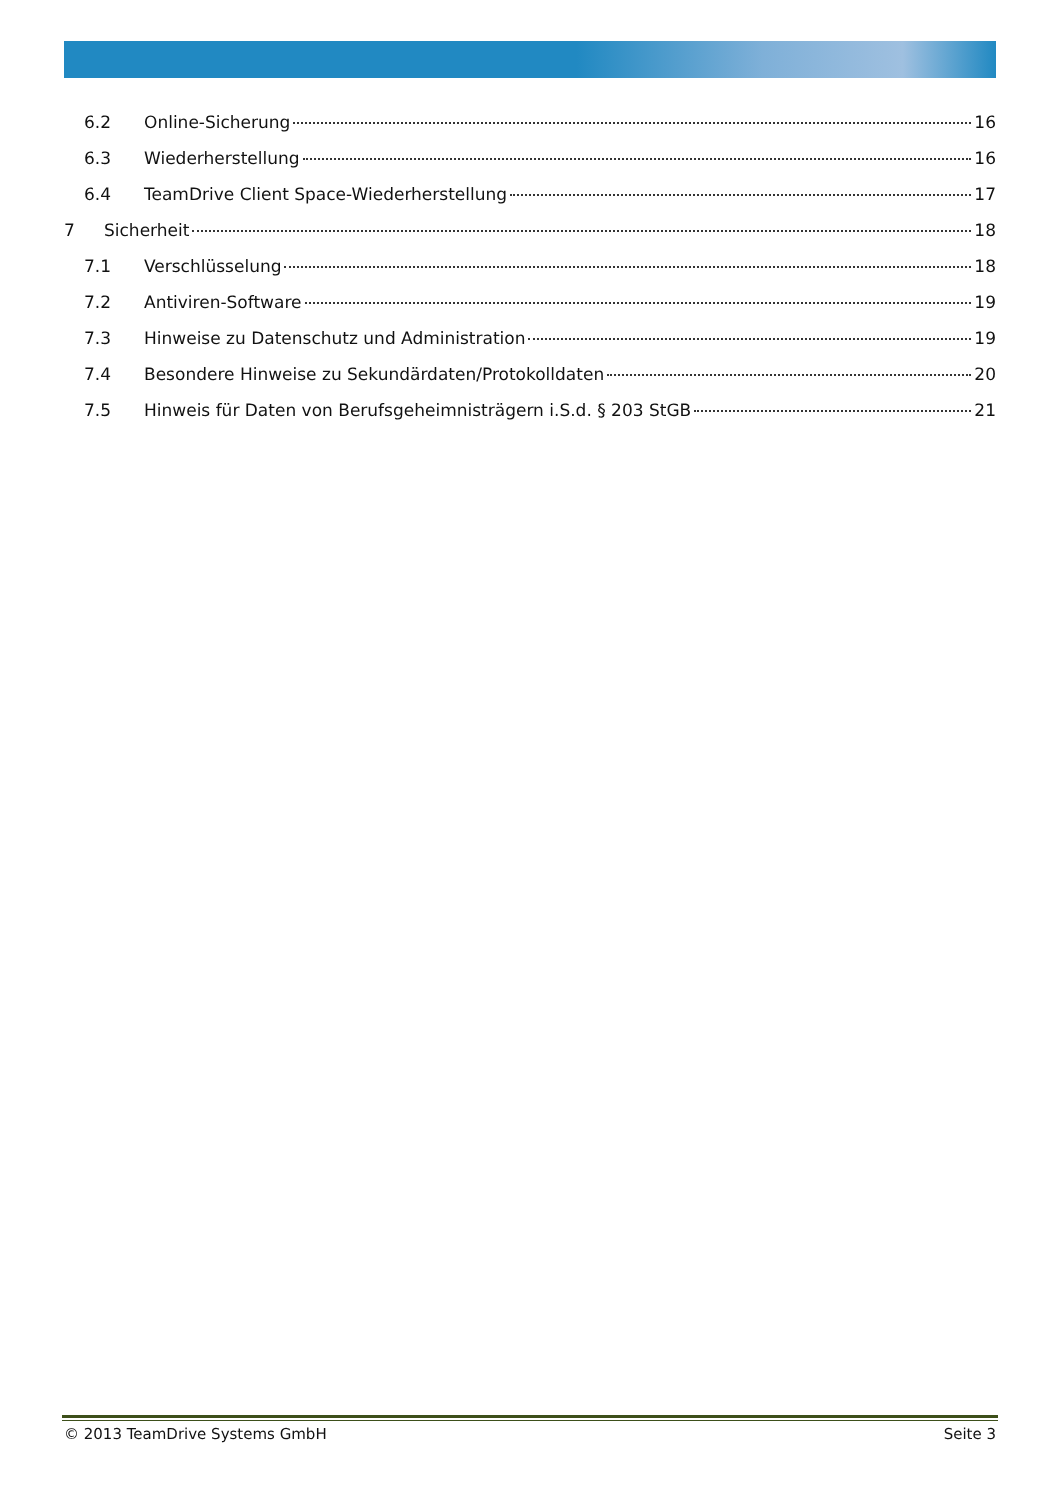6.2 Online-Sicherung 16
6.3 Wiederherstellung 16
6.4 TeamDrive Client Space-Wiederherstellung 17
7 Sicherheit 18
7.1 Verschlüsselung 18
7.2 Antiviren-Software 19
7.3 Hinweise zu Datenschutz und Administration 19
7.4 Besondere Hinweise zu Sekundärdaten/Protokolldaten 20
7.5 Hinweis für Daten von Berufsgeheimnisträgern i.S.d. § 203 StGB 21
© 2013 TeamDrive Systems GmbH Seite 3